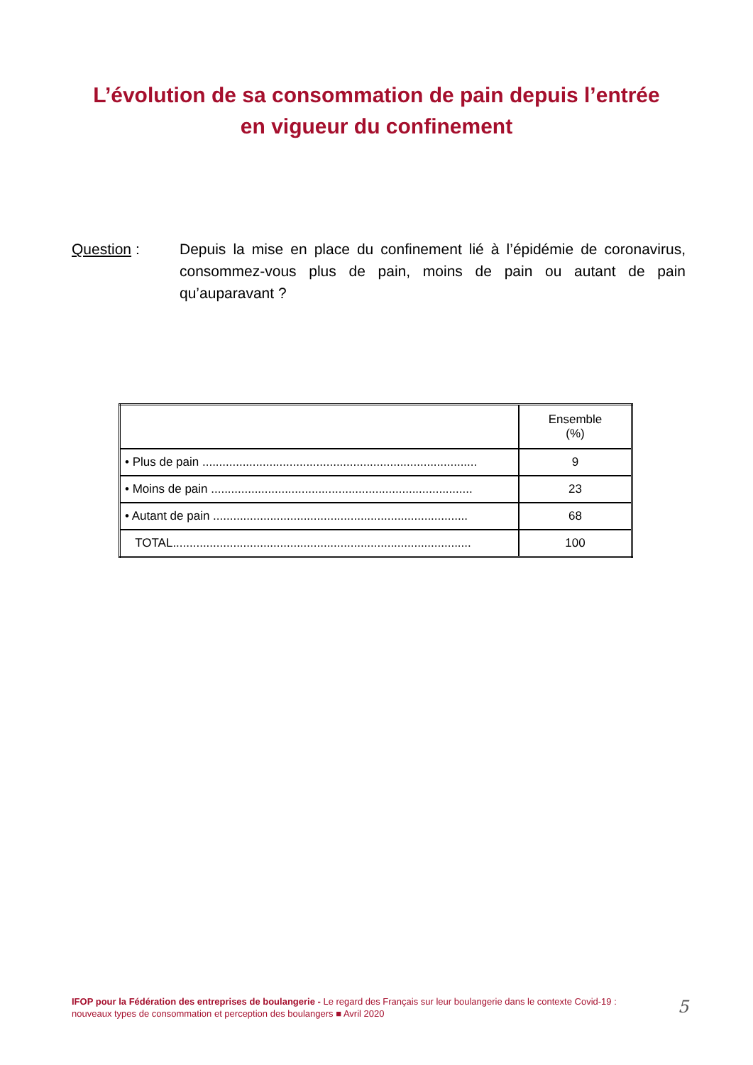L’évolution de sa consommation de pain depuis l’entrée
en vigueur du confinement
Question : Depuis la mise en place du confinement lié à l’épidémie de coronavirus, consommez-vous plus de pain, moins de pain ou autant de pain qu’auparavant ?
| | Ensemble (%) |
| • Plus de pain .................................................................................. | 9 |
| • Moins de pain .............................................................................. | 23 |
| • Autant de pain ............................................................................ | 68 |
| TOTAL......................................................................................... | 100 |
IFOP pour la Fédération des entreprises de boulangerie - Le regard des Français sur leur boulangerie dans le contexte Covid-19 : nouveaux types de consommation et perception des boulangers ■ Avril 2020
5